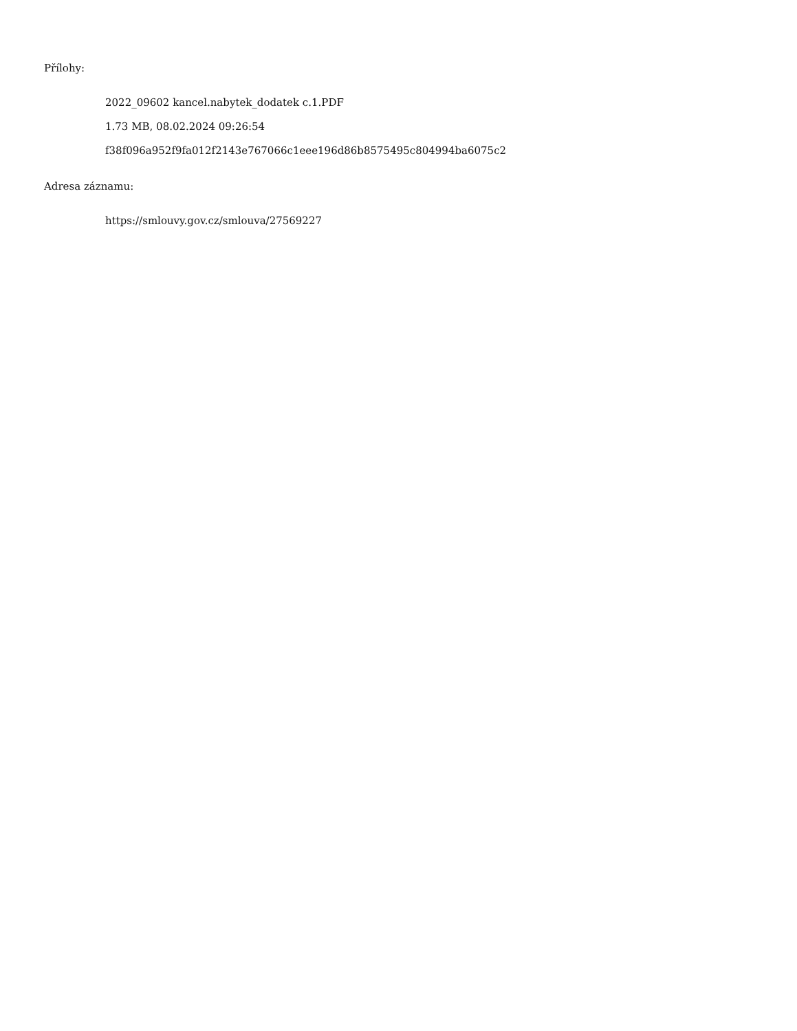Přílohy:
2022_09602 kancel.nabytek_dodatek c.1.PDF
1.73 MB, 08.02.2024 09:26:54
f38f096a952f9fa012f2143e767066c1eee196d86b8575495c804994ba6075c2
Adresa záznamu:
https://smlouvy.gov.cz/smlouva/27569227